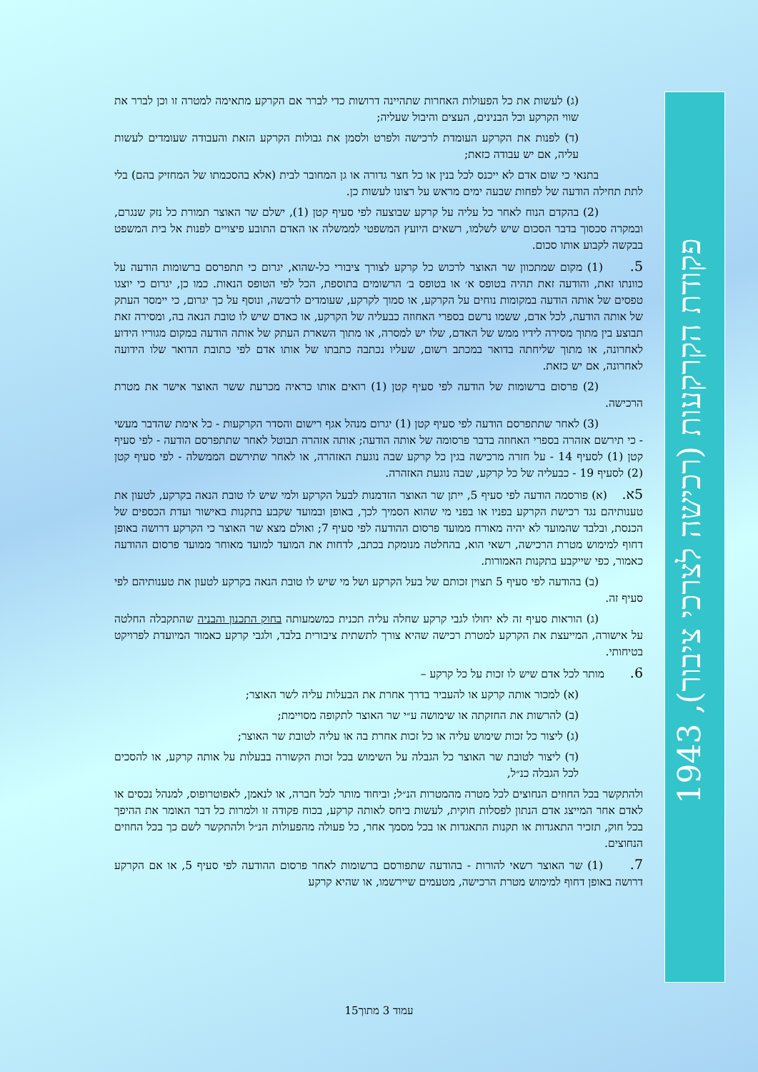(ג) לעשות את כל הפעולות האחרות שתהיינה דרושות כדי לברר אם הקרקע מתאימה למטרה זו וכן לברר את שווי הקרקע וכל הבנינים, העצים והיבול שעליה;
(ד) לפנות את הקרקע העומדת לרכישה ולפרט ולסמן את גבולות הקרקע הזאת והעבודה שעומדים לעשות עליה, אם יש עבודה כזאת;
    בתנאי כי שום אדם לא ייכנס לכל בנין או כל חצר גדורה או גן המחובר לבית (אלא בהסכמתו של המחזיק בהם) בלי לתת תחילה הודעה של לפחות שבעה ימים מראש על רצונו לעשות כן.
    (2) בהקדם הנוח לאחר כל עליה על קרקע שבוצעה לפי סעיף קטן (1), ישלם שר האוצר תמורת כל נזק שנגרם, ובמקרה סכסוך בדבר הסכום שיש לשלמו, רשאים היועץ המשפטי לממשלה או האדם התובע פיצויים לפנות אל בית המשפט בבקשה לקבוע אותו סכום.
5.   (1) מקום שמתכוון שר האוצר לרכוש כל קרקע לצורך ציבורי כל-שהוא, יגרום כי תתפרסם ברשומות הודעה על כוונתו זאת, והודעה זאת תהיה בטופס א׳ או בטופס ב׳ הרשומים בתוספת, הכל לפי הטופס הנאות. כמו כן, יגרום כי יוצגו טפסים של אותה הודעה במקומות נוחים על הקרקע, או סמוך לקרקע, שעומדים לרכשה, ונוסף על כך יגרום, כי יימסר העתק של אותה הודעה, לכל אדם, ששמו נרשם בספרי האחוזה כבעליה של הקרקע, או כאדם שיש לו טובת הנאה בה, ומסירה זאת תבוצע בין מתוך מסירה לידיו ממש של האדם, שלו יש למסרה, או מתוך השארת העתק של אותה הודעה במקום מגוריו הידוע לאחרונה, או מתוך שליחתה בדואר במכתב רשום, שעליו נכתבה כתבתו של אותו אדם לפי כתובת הדואר שלו הידועה לאחרונה, אם יש כזאת.
    (2) פרסום ברשומות של הודעה לפי סעיף קטן (1) רואים אותו כראיה מכרעת ששר האוצר אישר את מטרת הרכישה.
    (3) לאחר שתתפרסם הודעה לפי סעיף קטן (1) יגרום מנהל אגף רישום והסדר הקרקעות - כל אימת שהדבר מעשי - כי תירשם אזהרה בספרי האחוזה בדבר פרסומה של אותה הודעה; אותה אזהרה תבוטל לאחר שתתפרסם הודעה - לפי סעיף קטן (1) לסעיף 14 - על חזרה מרכישה בגין כל קרקע שבה נוגעת האזהרה, או לאחר שתירשם הממשלה - לפי סעיף קטן (2) לסעיף 19 - כבעליה של כל קרקע, שבה נוגעת האזהרה.
5א.  (א) פורסמה הודעה לפי סעיף 5, ייתן שר האוצר הזדמנות לבעל הקרקע ולמי שיש לו טובת הנאה בקרקע, לטעון את טענותיהם נגד רכישת הקרקע בפניו או בפני מי שהוא הסמיך לכך, באופן ובמועד שקבע בתקנות באישור ועדת הכספים של הכנסת, ובלבד שהמועד לא יהיה מאורח ממועד פרסום ההודעה לפי סעיף 7; ואולם מצא שר האוצר כי הקרקע דרושה באופן דחוף למימוש מטרת הרכישה, רשאי הוא, בהחלטה מנומקת בכתב, לדחות את המועד למועד מאוחר ממועד פרסום ההודעה כאמור, כפי שייקבע בתקנות האמורות.
    (ב) בהודעה לפי סעיף 5 תצוין זכותם של בעל הקרקע ושל מי שיש לו טובת הנאה בקרקע לטעון את טענותיהם לפי סעיף זה.
    (ג) הוראות סעיף זה לא יחולו לגבי קרקע שחלה עליה תכנית כמשמעותה בחוק התכנון והבניה שהתקבלה החלטה על אישורה, המייעצת את הקרקע למטרת רכישה שהיא צורך לתשתית ציבורית בלבד, ולגבי קרקע כאמור המיועדת לפרויקט בטיחותי.
6.   מותר לכל אדם שיש לו זכות על כל קרקע –
(א) למכור אותה קרקע או להעביר בדרך אחרת את הבעלות עליה לשר האוצר;
(ב) להרשות את החזקתה או שימושה ע״י שר האוצר לתקופה מסויימת;
(ג) ליצור כל זכות שימוש עליה או כל זכות אחרת בה או עליה לטובת שר האוצר;
(ד) ליצור לטובת שר האוצר כל הגבלה על השימוש בכל זכות הקשורה בבעלות על אותה קרקע, או להסכים לכל הגבלה כנ״ל,
ולהתקשר בכל החוזים הנחוצים לכל מטרה מהמטרות הנ״ל; וביחוד מותר לכל חברה, או לנאמן, לאפוטרופוס, למנהל נכסים או לאדם אחר המייצג אדם הנתון לפסלות חוקית, לעשות ביחס לאותה קרקע, בכוח פקודה זו ולמרות כל דבר האומר את ההיפך בכל חוק, תזכיר התאגדות או תקנות התאגדות או בכל מסמך אחר, כל פעולה מהפעולות הנ״ל ולהתקשר לשם כך בכל החוזים הנחוצים.
7.   (1) שר האוצר רשאי להורות - בהודעה שתפורסם ברשומות לאחר פרסום ההודעה לפי סעיף 5, או אם הקרקע דרושה באופן דחוף למימוש מטרת הרכישה, מטעמים שיירשמו, או שהיא קרקע
פקודת הקרקעות (רכישה לצרכי ציבור), 1943
עמוד 3 מתוך15